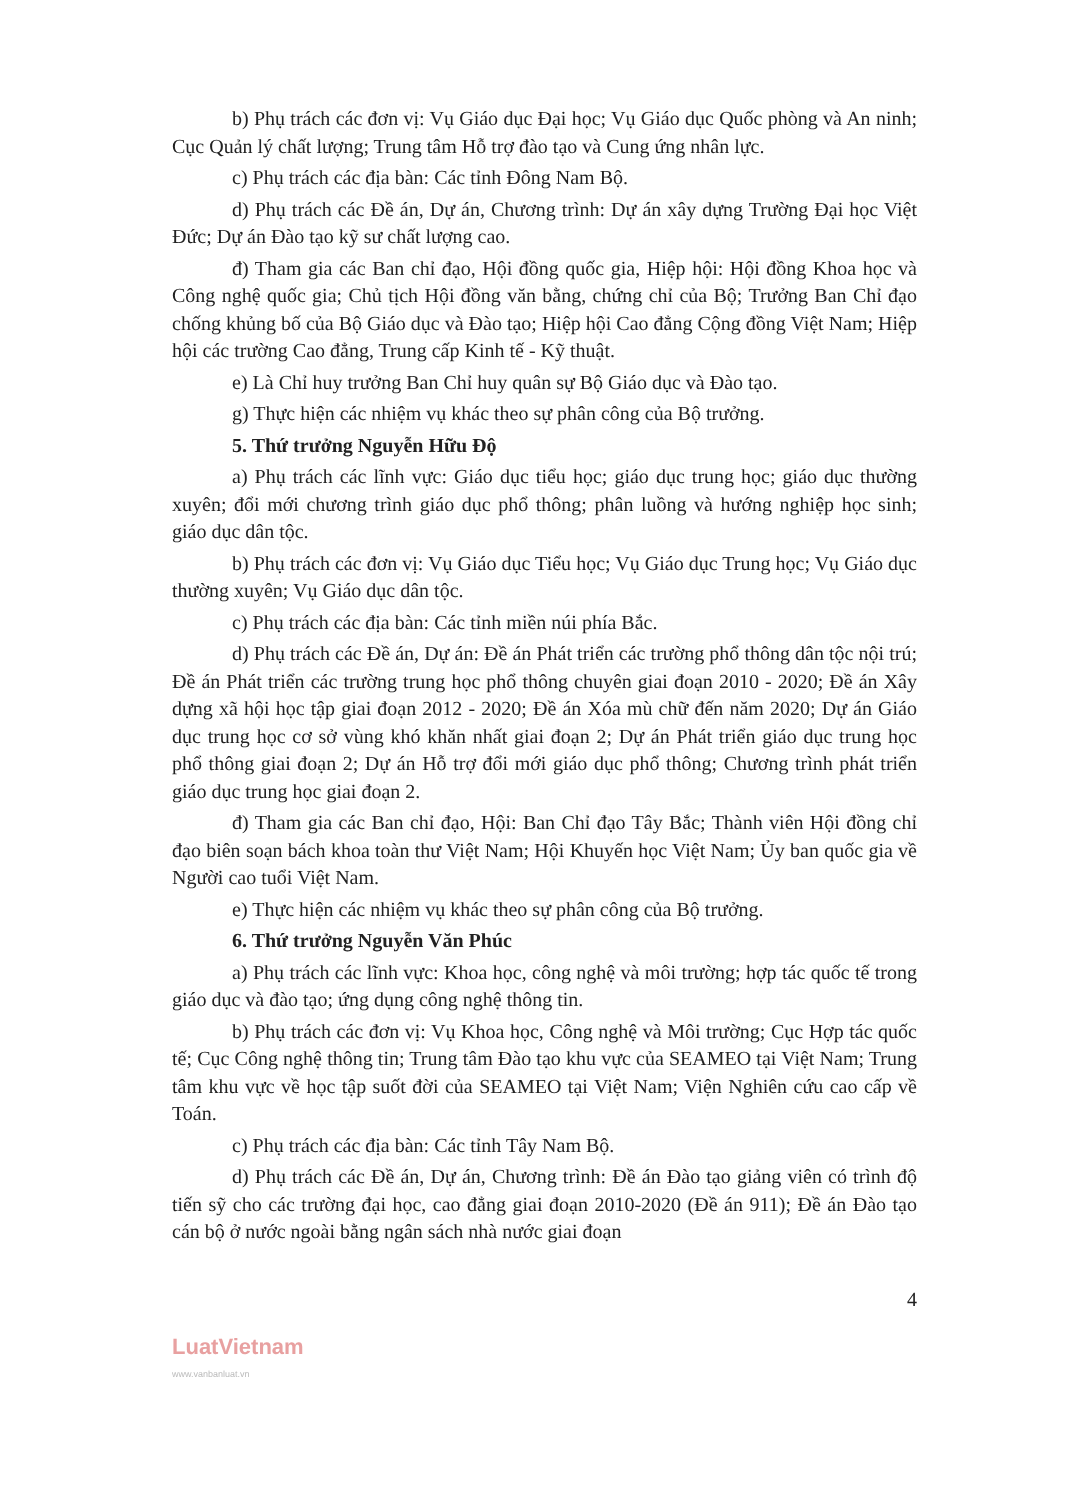b) Phụ trách các đơn vị: Vụ Giáo dục Đại học; Vụ Giáo dục Quốc phòng và An ninh; Cục Quản lý chất lượng; Trung tâm Hỗ trợ đào tạo và Cung ứng nhân lực.
c) Phụ trách các địa bàn: Các tỉnh Đông Nam Bộ.
d) Phụ trách các Đề án, Dự án, Chương trình: Dự án xây dựng Trường Đại học Việt Đức; Dự án Đào tạo kỹ sư chất lượng cao.
đ) Tham gia các Ban chỉ đạo, Hội đồng quốc gia, Hiệp hội: Hội đồng Khoa học và Công nghệ quốc gia; Chủ tịch Hội đồng văn bằng, chứng chỉ của Bộ; Trưởng Ban Chỉ đạo chống khủng bố của Bộ Giáo dục và Đào tạo; Hiệp hội Cao đẳng Cộng đồng Việt Nam; Hiệp hội các trường Cao đẳng, Trung cấp Kinh tế - Kỹ thuật.
e) Là Chỉ huy trưởng Ban Chỉ huy quân sự Bộ Giáo dục và Đào tạo.
g) Thực hiện các nhiệm vụ khác theo sự phân công của Bộ trưởng.
5. Thứ trưởng Nguyễn Hữu Độ
a) Phụ trách các lĩnh vực: Giáo dục tiểu học; giáo dục trung học; giáo dục thường xuyên; đổi mới chương trình giáo dục phổ thông; phân luồng và hướng nghiệp học sinh; giáo dục dân tộc.
b) Phụ trách các đơn vị: Vụ Giáo dục Tiểu học; Vụ Giáo dục Trung học; Vụ Giáo dục thường xuyên; Vụ Giáo dục dân tộc.
c) Phụ trách các địa bàn: Các tỉnh miền núi phía Bắc.
d) Phụ trách các Đề án, Dự án: Đề án Phát triển các trường phổ thông dân tộc nội trú; Đề án Phát triển các trường trung học phổ thông chuyên giai đoạn 2010 - 2020; Đề án Xây dựng xã hội học tập giai đoạn 2012 - 2020; Đề án Xóa mù chữ đến năm 2020; Dự án Giáo dục trung học cơ sở vùng khó khăn nhất giai đoạn 2; Dự án Phát triển giáo dục trung học phổ thông giai đoạn 2; Dự án Hỗ trợ đổi mới giáo dục phổ thông; Chương trình phát triển giáo dục trung học giai đoạn 2.
đ) Tham gia các Ban chỉ đạo, Hội: Ban Chỉ đạo Tây Bắc; Thành viên Hội đồng chỉ đạo biên soạn bách khoa toàn thư Việt Nam; Hội Khuyến học Việt Nam; Ủy ban quốc gia về Người cao tuổi Việt Nam.
e) Thực hiện các nhiệm vụ khác theo sự phân công của Bộ trưởng.
6. Thứ trưởng Nguyễn Văn Phúc
a) Phụ trách các lĩnh vực: Khoa học, công nghệ và môi trường; hợp tác quốc tế trong giáo dục và đào tạo; ứng dụng công nghệ thông tin.
b) Phụ trách các đơn vị: Vụ Khoa học, Công nghệ và Môi trường; Cục Hợp tác quốc tế; Cục Công nghệ thông tin; Trung tâm Đào tạo khu vực của SEAMEO tại Việt Nam; Trung tâm khu vực về học tập suốt đời của SEAMEO tại Việt Nam; Viện Nghiên cứu cao cấp về Toán.
c) Phụ trách các địa bàn: Các tỉnh Tây Nam Bộ.
d) Phụ trách các Đề án, Dự án, Chương trình: Đề án Đào tạo giảng viên có trình độ tiến sỹ cho các trường đại học, cao đẳng giai đoạn 2010-2020 (Đề án 911); Đề án Đào tạo cán bộ ở nước ngoài bằng ngân sách nhà nước giai đoạn
4
LuatVietnam
www.vanbanluat.vn